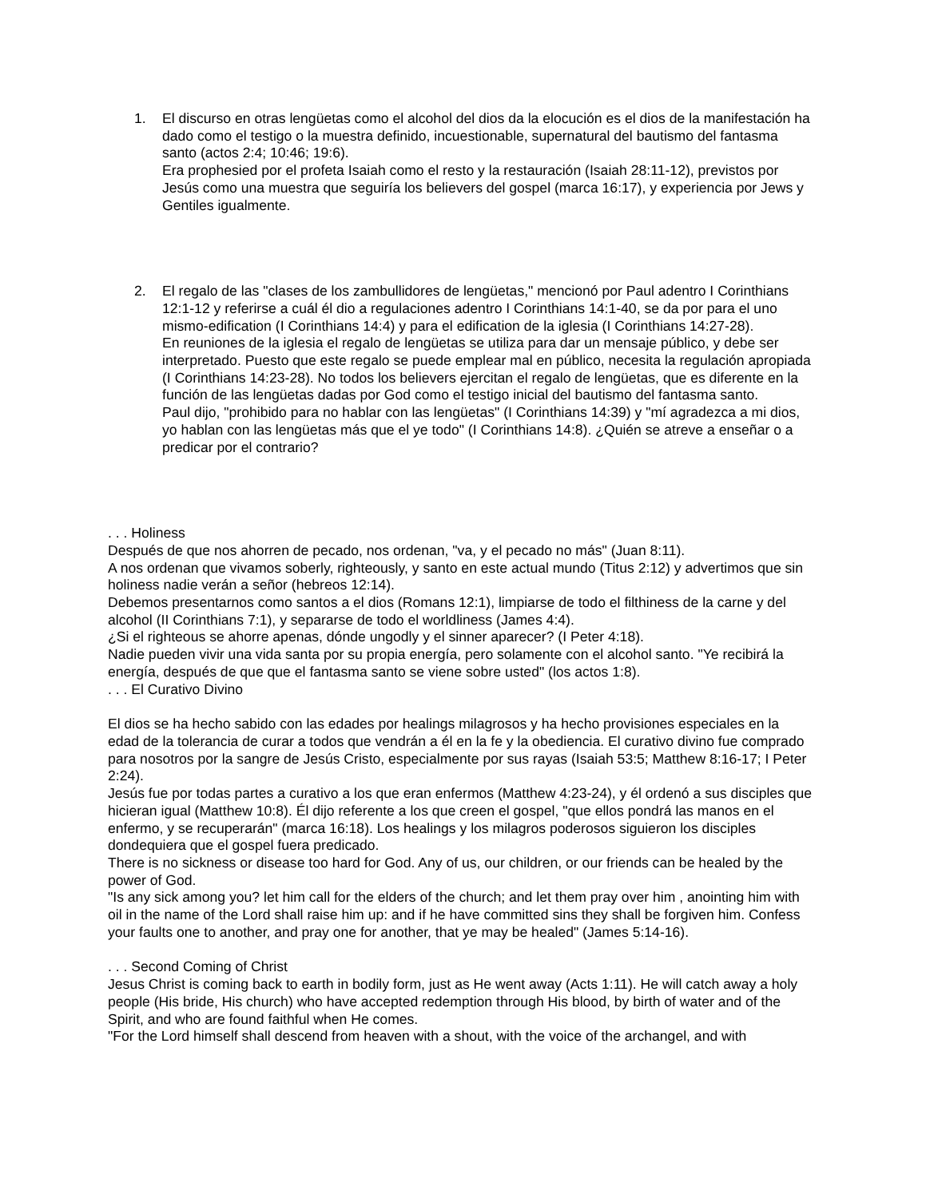1. El discurso en otras lengüetas como el alcohol del dios da la elocución es el dios de la manifestación ha dado como el testigo o la muestra definido, incuestionable, supernatural del bautismo del fantasma santo (actos 2:4; 10:46; 19:6).
Era prophesied por el profeta Isaiah como el resto y la restauración (Isaiah 28:11-12), previstos por Jesús como una muestra que seguiría los believers del gospel (marca 16:17), y experiencia por Jews y Gentiles igualmente.
2. El regalo de las "clases de los zambullidores de lengüetas," mencionó por Paul adentro I Corinthians 12:1-12 y referirse a cuál él dio a regulaciones adentro I Corinthians 14:1-40, se da por para el uno mismo-edification (I Corinthians 14:4) y para el edification de la iglesia (I Corinthians 14:27-28).
En reuniones de la iglesia el regalo de lengüetas se utiliza para dar un mensaje público, y debe ser interpretado. Puesto que este regalo se puede emplear mal en público, necesita la regulación apropiada (I Corinthians 14:23-28). No todos los believers ejercitan el regalo de lengüetas, que es diferente en la función de las lengüetas dadas por God como el testigo inicial del bautismo del fantasma santo.
Paul dijo, "prohibido para no hablar con las lengüetas" (I Corinthians 14:39) y "mí agradezca a mi dios, yo hablan con las lengüetas más que el ye todo" (I Corinthians 14:8). ¿Quién se atreve a enseñar o a predicar por el contrario?
. . . Holiness
Después de que nos ahorren de pecado, nos ordenan, "va, y el pecado no más" (Juan 8:11).
A nos ordenan que vivamos soberly, righteously, y santo en este actual mundo (Titus 2:12) y advertimos que sin holiness nadie verán a señor (hebreos 12:14).
Debemos presentarnos como santos a el dios (Romans 12:1), limpiarse de todo el filthiness de la carne y del alcohol (II Corinthians 7:1), y separarse de todo el worldliness (James 4:4).
¿Si el righteous se ahorre apenas, dónde ungodly y el sinner aparecer? (I Peter 4:18).
Nadie pueden vivir una vida santa por su propia energía, pero solamente con el alcohol santo. "Ye recibirá la energía, después de que que el fantasma santo se viene sobre usted" (los actos 1:8).
. . . El Curativo Divino
El dios se ha hecho sabido con las edades por healings milagrosos y ha hecho provisiones especiales en la edad de la tolerancia de curar a todos que vendrán a él en la fe y la obediencia. El curativo divino fue comprado para nosotros por la sangre de Jesús Cristo, especialmente por sus rayas (Isaiah 53:5; Matthew 8:16-17; I Peter 2:24).
Jesús fue por todas partes a curativo a los que eran enfermos (Matthew 4:23-24), y él ordenó a sus disciples que hicieran igual (Matthew 10:8). Él dijo referente a los que creen el gospel, "que ellos pondrá las manos en el enfermo, y se recuperarán" (marca 16:18). Los healings y los milagros poderosos siguieron los disciples dondequiera que el gospel fuera predicado.
There is no sickness or disease too hard for God. Any of us, our children, or our friends can be healed by the power of God.
"Is any sick among you? let him call for the elders of the church; and let them pray over him , anointing him with oil in the name of the Lord shall raise him up: and if he have committed sins they shall be forgiven him. Confess your faults one to another, and pray one for another, that ye may be healed" (James 5:14-16).
. . . Second Coming of Christ
Jesus Christ is coming back to earth in bodily form, just as He went away (Acts 1:11). He will catch away a holy people (His bride, His church) who have accepted redemption through His blood, by birth of water and of the Spirit, and who are found faithful when He comes.
"For the Lord himself shall descend from heaven with a shout, with the voice of the archangel, and with